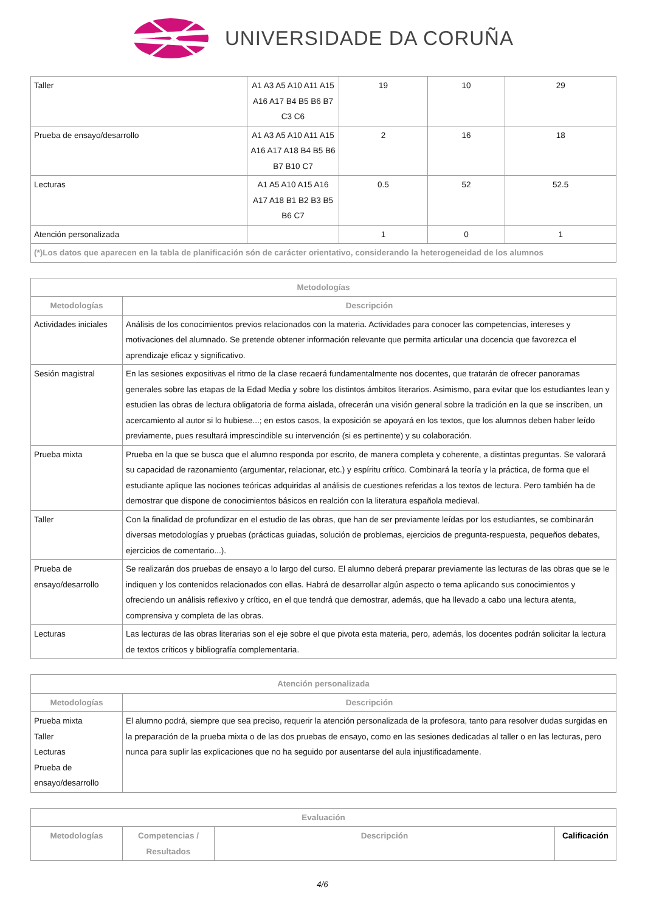UNIVERSIDADE DA CORUÑA
| Taller | A1 A3 A5 A10 A11 A15 A16 A17 B4 B5 B6 B7 C3 C6 | 19 | 10 | 29 |
| Prueba de ensayo/desarrollo | A1 A3 A5 A10 A11 A15 A16 A17 A18 B4 B5 B6 B7 B10 C7 | 2 | 16 | 18 |
| Lecturas | A1 A5 A10 A15 A16 A17 A18 B1 B2 B3 B5 B6 C7 | 0.5 | 52 | 52.5 |
| Atención personalizada | | 1 | 0 | 1 |
| (*)Los datos que aparecen en la tabla de planificación són de carácter orientativo, considerando la heterogeneidad de los alumnos | | | | |
| Metodologías | |
| --- | --- |
| Metodologías | Descripción |
| Actividades iniciales | Análisis de los conocimientos previos relacionados con la materia. Actividades para conocer las competencias, intereses y motivaciones del alumnado. Se pretende obtener información relevante que permita articular una docencia que favorezca el aprendizaje eficaz y significativo. |
| Sesión magistral | En las sesiones expositivas el ritmo de la clase recaerá fundamentalmente nos docentes, que tratarán de ofrecer panoramas generales sobre las etapas de la Edad Media y sobre los distintos ámbitos literarios. Asimismo, para evitar que los estudiantes lean y estudien las obras de lectura obligatoria de forma aislada, ofrecerán una visión general sobre la tradición en la que se inscriben, un acercamiento al autor si lo hubiese...; en estos casos, la exposición se apoyará en los textos, que los alumnos deben haber leído previamente, pues resultará imprescindible su intervención (si es pertinente) y su colaboración. |
| Prueba mixta | Prueba en la que se busca que el alumno responda por escrito, de manera completa y coherente, a distintas preguntas. Se valorará su capacidad de razonamiento (argumentar, relacionar, etc.) y espíritu crítico. Combinará la teoría y la práctica, de forma que el estudiante aplique las nociones teóricas adquiridas al análisis de cuestiones referidas a los textos de lectura. Pero también ha de demostrar que dispone de conocimientos básicos en realción con la literatura española medieval. |
| Taller | Con la finalidad de profundizar en el estudio de las obras, que han de ser previamente leídas por los estudiantes, se combinarán diversas metodologías y pruebas (prácticas guiadas, solución de problemas, ejercicios de pregunta-respuesta, pequeños debates, ejercicios de comentario...). |
| Prueba de ensayo/desarrollo | Se realizarán dos pruebas de ensayo a lo largo del curso. El alumno deberá preparar previamente las lecturas de las obras que se le indiquen y los contenidos relacionados con ellas. Habrá de desarrollar algún aspecto o tema aplicando sus conocimientos y ofreciendo un análisis reflexivo y crítico, en el que tendrá que demostrar, además, que ha llevado a cabo una lectura atenta, comprensiva y completa de las obras. |
| Lecturas | Las lecturas de las obras literarias son el eje sobre el que pivota esta materia, pero, además, los docentes podrán solicitar la lectura de textos críticos y bibliografía complementaria. |
| Atención personalizada | |
| --- | --- |
| Metodologías | Descripción |
| Prueba mixta Taller Lecturas Prueba de ensayo/desarrollo | El alumno podrá, siempre que sea preciso, requerir la atención personalizada de la profesora, tanto para resolver dudas surgidas en la preparación de la prueba mixta o de las dos pruebas de ensayo, como en las sesiones dedicadas al taller o en las lecturas, pero nunca para suplir las explicaciones que no ha seguido por ausentarse del aula injustificadamente. |
| Evaluación | | | |
| --- | --- | --- | --- |
| Metodologías | Competencias / Resultados | Descripción | Calificación |
4/6